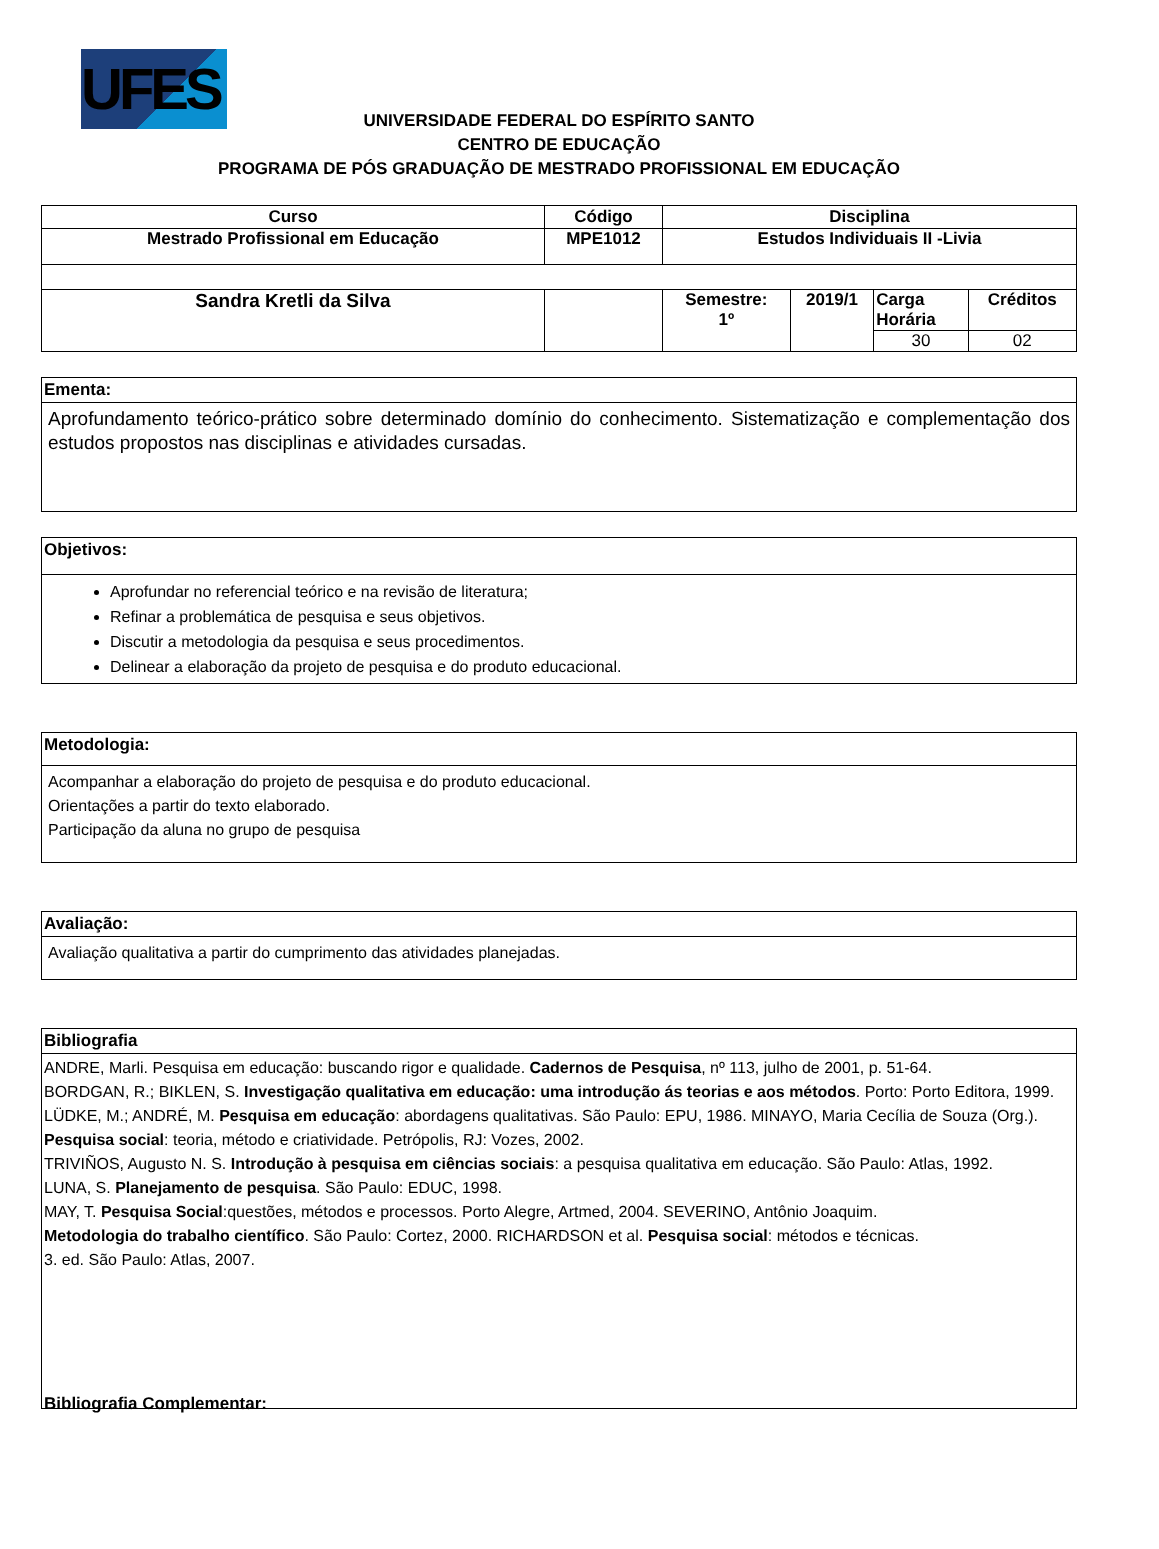UFES
UNIVERSIDADE FEDERAL DO ESPÍRITO SANTO
CENTRO DE EDUCAÇÃO
PROGRAMA DE PÓS GRADUAÇÃO DE MESTRADO PROFISSIONAL EM EDUCAÇÃO
| Curso | Código | Disciplina | | | |
| --- | --- | --- | --- | --- | --- |
| Mestrado Profissional em Educação | MPE1012 | Estudos Individuais II -Livia | | | |
| Sandra Kretli da Silva | | Semestre: 1º | 2019/1 | Carga Horária | Créditos |
| | | | | 30 | 02 |
Ementa:
Aprofundamento teórico-prático sobre determinado domínio do conhecimento. Sistematização e complementação dos estudos propostos nas disciplinas e atividades cursadas.
Objetivos:
Aprofundar no referencial teórico e na revisão de literatura;
Refinar a problemática de pesquisa e seus objetivos.
Discutir a metodologia da pesquisa e seus procedimentos.
Delinear a elaboração da projeto de pesquisa e do produto educacional.
Metodologia:
Acompanhar a elaboração do projeto de pesquisa e do produto educacional.
Orientações a partir do texto elaborado.
Participação da aluna no grupo de pesquisa
Avaliação:
Avaliação qualitativa a partir do cumprimento das atividades planejadas.
Bibliografia
ANDRE, Marli. Pesquisa em educação: buscando rigor e qualidade. Cadernos de Pesquisa, nº 113, julho de 2001, p. 51-64.
BORDGAN, R.; BIKLEN, S. Investigação qualitativa em educação: uma introdução ás teorias e aos métodos. Porto: Porto Editora, 1999.
LÜDKE, M.; ANDRÉ, M. Pesquisa em educação: abordagens qualitativas. São Paulo: EPU, 1986. MINAYO, Maria Cecília de Souza (Org.). Pesquisa social: teoria, método e criatividade. Petrópolis, RJ: Vozes, 2002.
TRIVIÑOS, Augusto N. S. Introdução à pesquisa em ciências sociais: a pesquisa qualitativa em educação. São Paulo: Atlas, 1992.
LUNA, S. Planejamento de pesquisa. São Paulo: EDUC, 1998.
MAY, T. Pesquisa Social:questões, métodos e processos. Porto Alegre, Artmed, 2004. SEVERINO, Antônio Joaquim.
Metodologia do trabalho científico. São Paulo: Cortez, 2000. RICHARDSON et al. Pesquisa social: métodos e técnicas.
3. ed. São Paulo: Atlas, 2007.
Bibliografia Complementar: